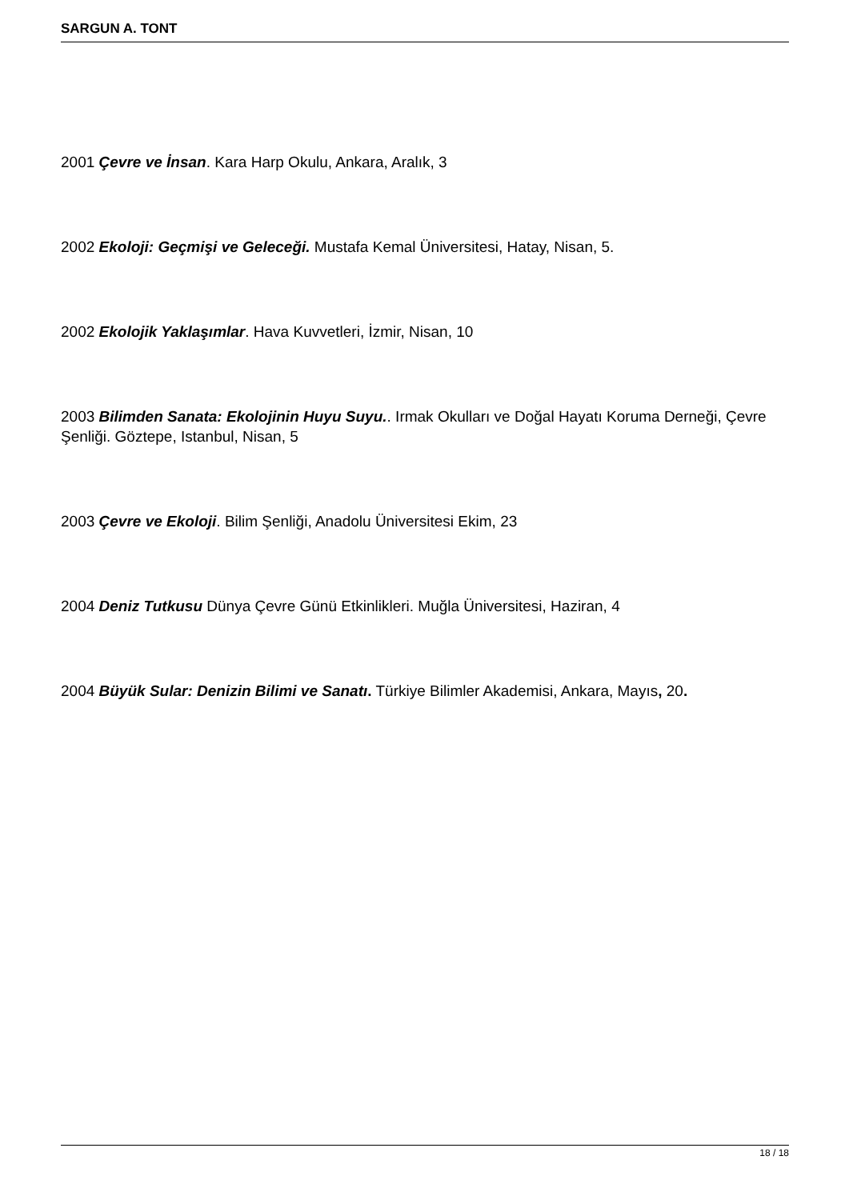SARGUN A. TONT
2001 Çevre ve İnsan. Kara Harp Okulu, Ankara, Aralık, 3
2002 Ekoloji: Geçmişi ve Geleceği. Mustafa Kemal Üniversitesi, Hatay, Nisan, 5.
2002 Ekolojik Yaklaşımlar. Hava Kuvvetleri, İzmir, Nisan, 10
2003 Bilimden Sanata: Ekolojinin Huyu Suyu.. Irmak Okulları ve Doğal Hayatı Koruma Derneği, Çevre Şenliği. Göztepe, Istanbul, Nisan, 5
2003 Çevre ve Ekoloji. Bilim Şenliği, Anadolu Üniversitesi Ekim, 23
2004 Deniz Tutkusu Dünya Çevre Günü Etkinlikleri. Muğla Üniversitesi, Haziran, 4
2004 Büyük Sular: Denizin Bilimi ve Sanatı. Türkiye Bilimler Akademisi, Ankara, Mayıs, 20.
18 / 18